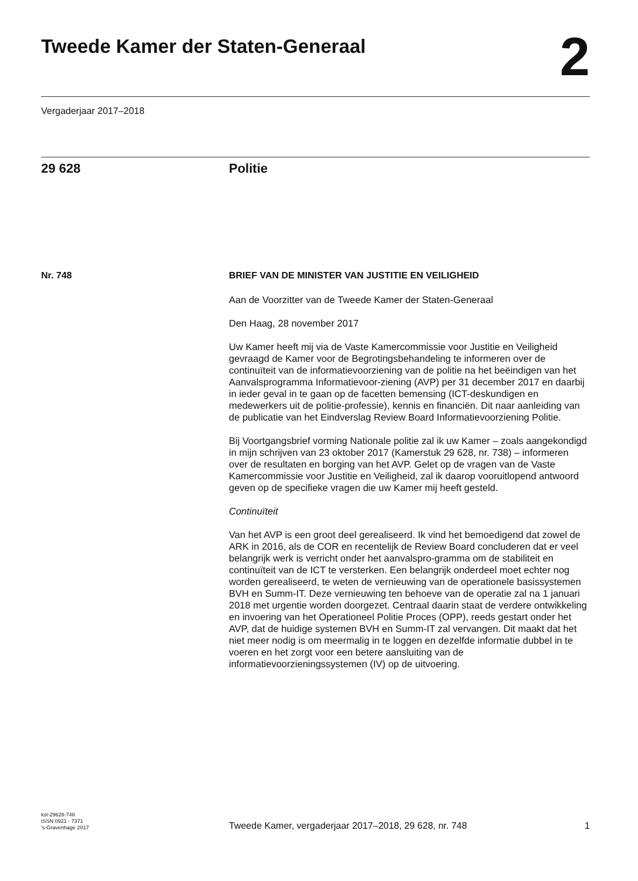Tweede Kamer der Staten-Generaal
2
Vergaderjaar 2017–2018
29 628 Politie
Nr. 748 BRIEF VAN DE MINISTER VAN JUSTITIE EN VEILIGHEID
Aan de Voorzitter van de Tweede Kamer der Staten-Generaal
Den Haag, 28 november 2017
Uw Kamer heeft mij via de Vaste Kamercommissie voor Justitie en Veiligheid gevraagd de Kamer voor de Begrotingsbehandeling te informeren over de continuïteit van de informatievoorziening van de politie na het beëindigen van het Aanvalsprogramma Informatievoor-ziening (AVP) per 31 december 2017 en daarbij in ieder geval in te gaan op de facetten bemensing (ICT-deskundigen en medewerkers uit de politie-professie), kennis en financiën. Dit naar aanleiding van de publicatie van het Eindverslag Review Board Informatievoorziening Politie.
Bij Voortgangsbrief vorming Nationale politie zal ik uw Kamer – zoals aangekondigd in mijn schrijven van 23 oktober 2017 (Kamerstuk 29 628, nr. 738) – informeren over de resultaten en borging van het AVP. Gelet op de vragen van de Vaste Kamercommissie voor Justitie en Veiligheid, zal ik daarop vooruitlopend antwoord geven op de specifieke vragen die uw Kamer mij heeft gesteld.
Continuïteit
Van het AVP is een groot deel gerealiseerd. Ik vind het bemoedigend dat zowel de ARK in 2016, als de COR en recentelijk de Review Board concluderen dat er veel belangrijk werk is verricht onder het aanvalspro-gramma om de stabiliteit en continuïteit van de ICT te versterken. Een belangrijk onderdeel moet echter nog worden gerealiseerd, te weten de vernieuwing van de operationele basissystemen BVH en Summ-IT. Deze vernieuwing ten behoeve van de operatie zal na 1 januari 2018 met urgentie worden doorgezet. Centraal daarin staat de verdere ontwikkeling en invoering van het Operationeel Politie Proces (OPP), reeds gestart onder het AVP, dat de huidige systemen BVH en Summ-IT zal vervangen. Dit maakt dat het niet meer nodig is om meermalig in te loggen en dezelfde informatie dubbel in te voeren en het zorgt voor een betere aansluiting van de informatievoorzieningssystemen (IV) op de uitvoering.
kst-29628-748
ISSN 0921 - 7371
’s-Gravenhage 2017
Tweede Kamer, vergaderjaar 2017–2018, 29 628, nr. 748
1